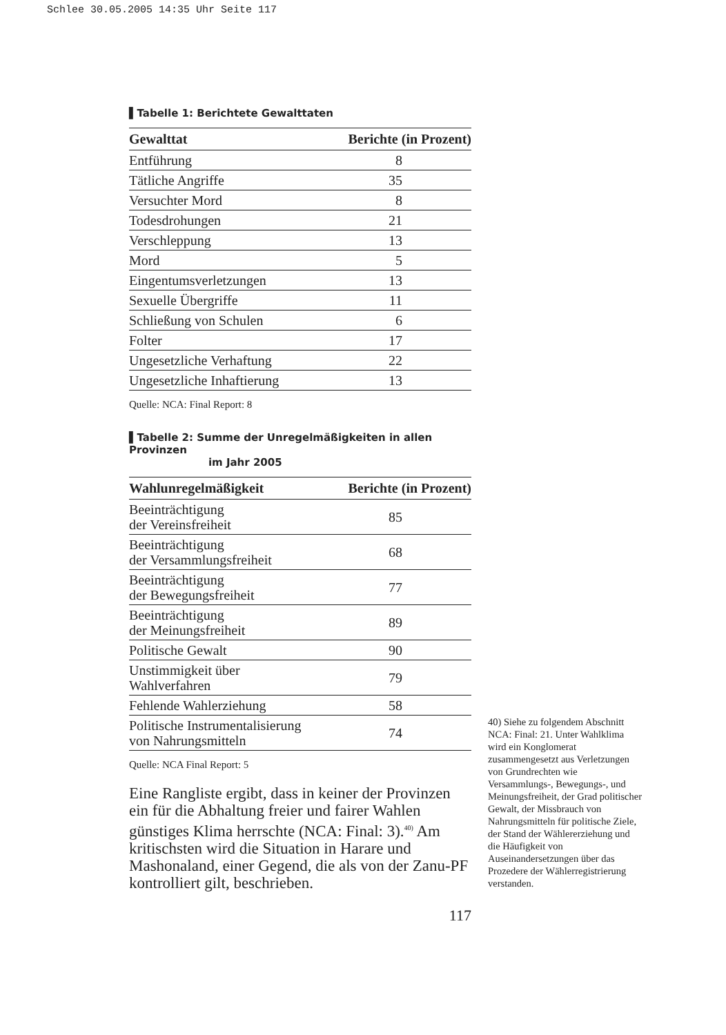Schlee 30.05.2005 14:35 Uhr Seite 117
▌Tabelle 1: Berichtete Gewalttaten
| Gewalttat | Berichte (in Prozent) |
| --- | --- |
| Entführung | 8 |
| Tätliche Angriffe | 35 |
| Versuchter Mord | 8 |
| Todesdrohungen | 21 |
| Verschleppung | 13 |
| Mord | 5 |
| Eingentumsverletzungen | 13 |
| Sexuelle Übergriffe | 11 |
| Schließung von Schulen | 6 |
| Folter | 17 |
| Ungesetzliche Verhaftung | 22 |
| Ungesetzliche Inhaftierung | 13 |
Quelle: NCA: Final Report: 8
▌Tabelle 2: Summe der Unregelmäßigkeiten in allen Provinzen
im Jahr 2005
| Wahlunregelmäßigkeit | Berichte (in Prozent) |
| --- | --- |
| Beeinträchtigung der Vereinsfreiheit | 85 |
| Beeinträchtigung der Versammlungsfreiheit | 68 |
| Beeinträchtigung der Bewegungsfreiheit | 77 |
| Beeinträchtigung der Meinungsfreiheit | 89 |
| Politische Gewalt | 90 |
| Unstimmigkeit über Wahlverfahren | 79 |
| Fehlende Wahlerziehung | 58 |
| Politische Instrumentalisierung von Nahrungsmitteln | 74 |
Quelle: NCA Final Report: 5
Eine Rangliste ergibt, dass in keiner der Provinzen ein für die Abhaltung freier und fairer Wahlen günstiges Klima herrschte (NCA: Final: 3).<sup>40)</sup> Am kritischsten wird die Situation in Harare und Mashonaland, einer Gegend, die als von der Zanu-PF kontrolliert gilt, beschrieben.
117
40) Siehe zu folgendem Abschnitt NCA: Final: 21. Unter Wahlklima wird ein Konglomerat zusammengesetzt aus Verletzungen von Grundrechten wie Versammlungs-, Bewegungs-, und Meinungsfreiheit, der Grad politischer Gewalt, der Missbrauch von Nahrungsmitteln für politische Ziele, der Stand der Wählererziehung und die Häufigkeit von Auseinandersetzungen über das Prozedere der Wählerregistrierung verstanden.